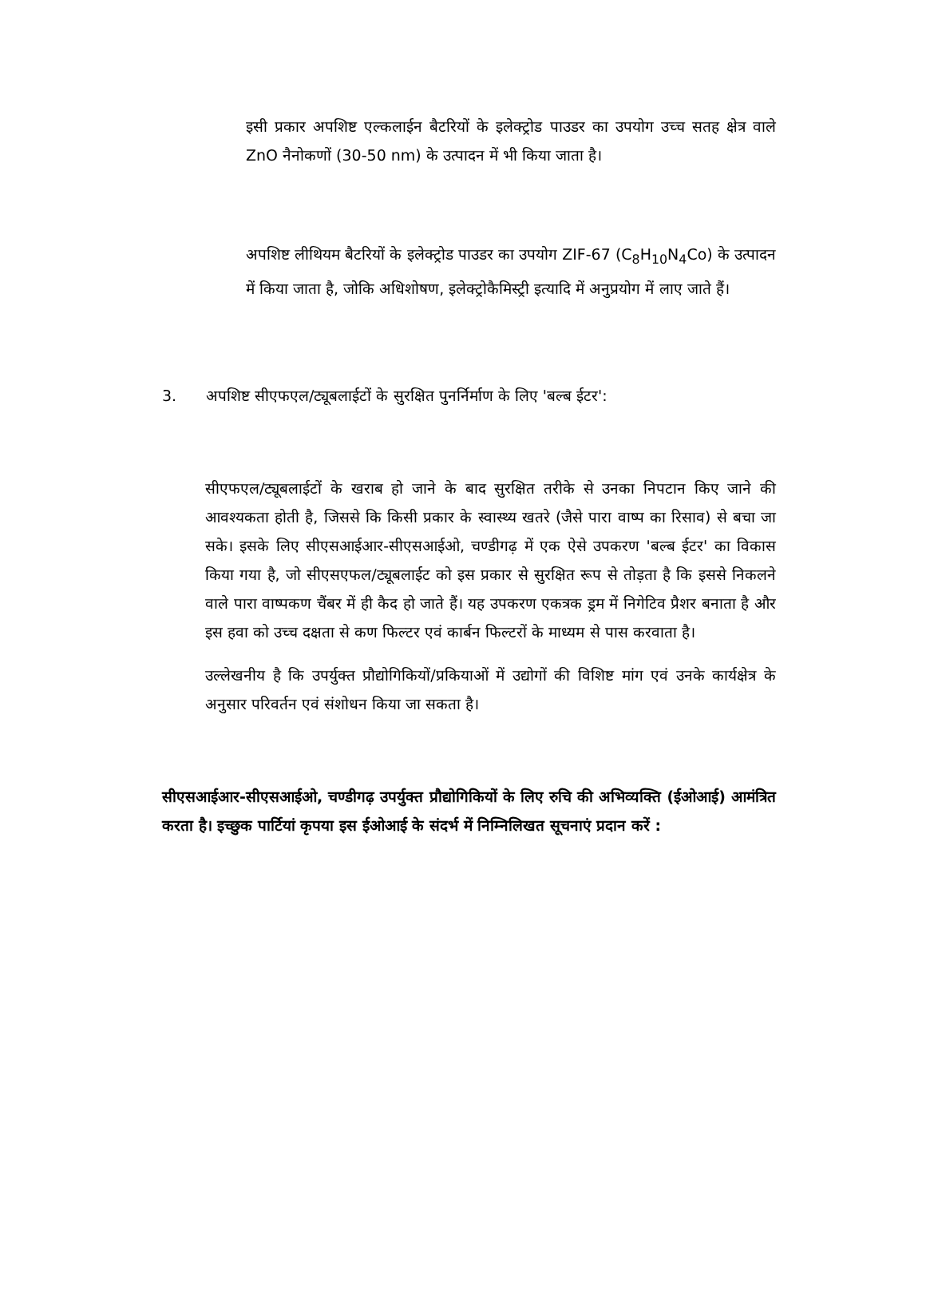इसी प्रकार अपशिष्ट एल्कलाईन बैटरियों के इलेक्ट्रोड पाउडर का उपयोग उच्च सतह क्षेत्र वाले ZnO नैनोकणों (30-50 nm) के उत्पादन में भी किया जाता है।
अपशिष्ट लीथियम बैटरियों के इलेक्ट्रोड पाउडर का उपयोग ZIF-67 (C<sub>8</sub>H<sub>10</sub>N<sub>4</sub>Co) के उत्पादन में किया जाता है, जोकि अधिशोषण, इलेक्ट्रोकैमिस्ट्री इत्यादि में अनुप्रयोग में लाए जाते हैं।
3. अपशिष्ट सीएफएल/ट्यूबलाईटों के सुरक्षित पुनर्निर्माण के लिए 'बल्ब ईटर':
सीएफएल/ट्यूबलाईटों के खराब हो जाने के बाद सुरक्षित तरीके से उनका निपटान किए जाने की आवश्यकता होती है, जिससे कि किसी प्रकार के स्वास्थ्य खतरे (जैसे पारा वाष्प का रिसाव) से बचा जा सके। इसके लिए सीएसआईआर-सीएसआईओ, चण्डीगढ़ में एक ऐसे उपकरण 'बल्ब ईटर' का विकास किया गया है, जो सीएसएफल/ट्यूबलाईट को इस प्रकार से सुरक्षित रूप से तोड़ता है कि इससे निकलने वाले पारा वाष्पकण चैंबर में ही कैद हो जाते हैं। यह उपकरण एकत्रक ड्रम में निगेटिव प्रैशर बनाता है और इस हवा को उच्च दक्षता से कण फिल्टर एवं कार्बन फिल्टरों के माध्यम से पास करवाता है।
उल्लेखनीय है कि उपर्युक्त प्रौद्योगिकियों/प्रकियाओं में उद्योगों की विशिष्ट मांग एवं उनके कार्यक्षेत्र के अनुसार परिवर्तन एवं संशोधन किया जा सकता है।
सीएसआईआर-सीएसआईओ, चण्डीगढ़ उपर्युक्त प्रौद्योगिकियों के लिए रुचि की अभिव्यक्ति (ईओआई) आमंत्रित करता है। इच्छुक पार्टियां कृपया इस ईओआई के संदर्भ में निम्निलिखत सूचनाएं प्रदान करें :